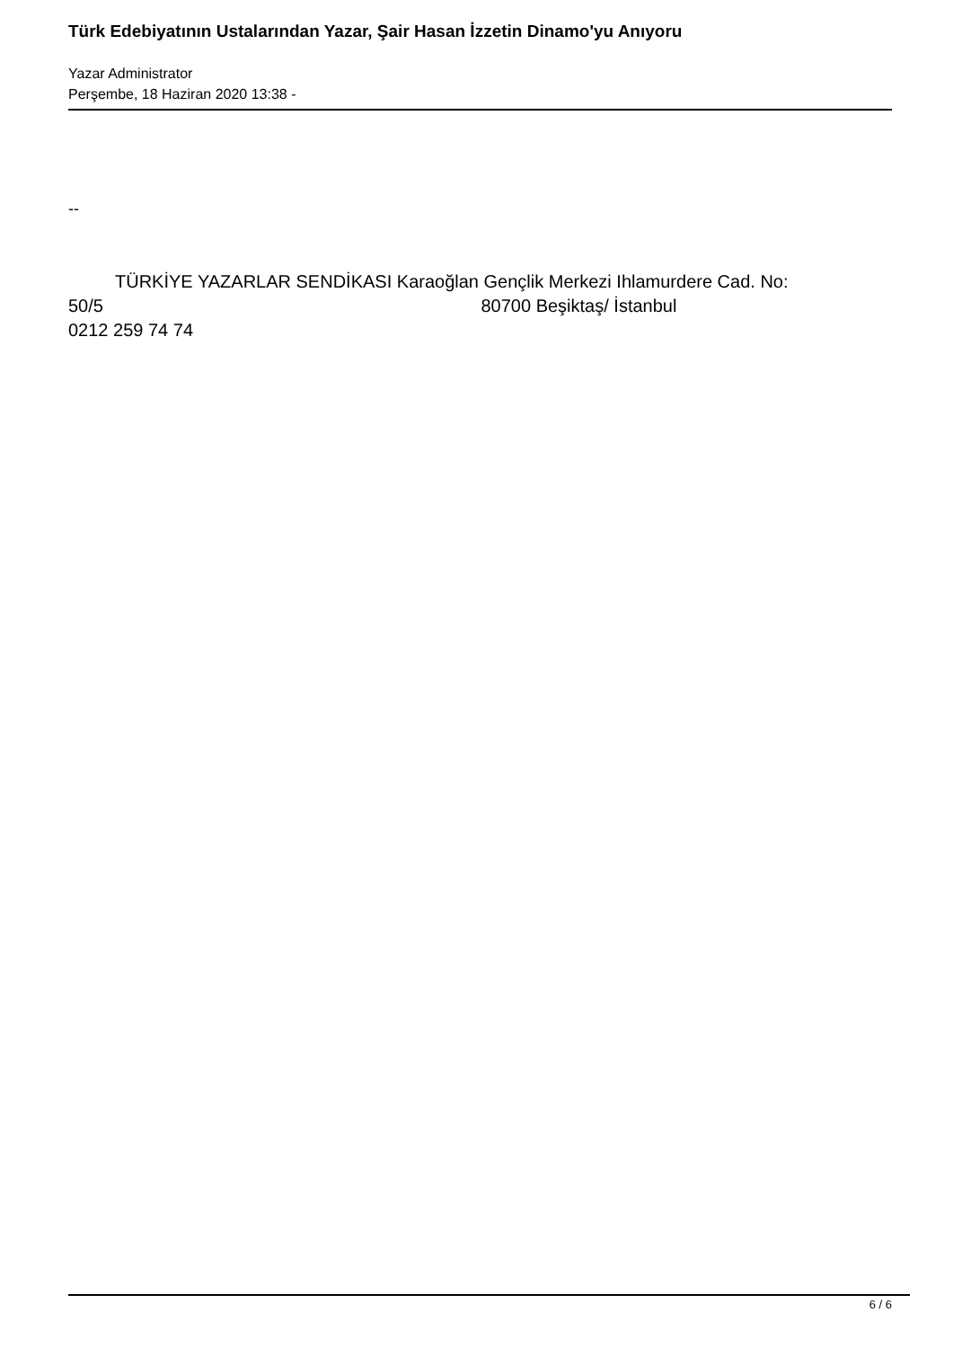Türk Edebiyatının Ustalarından Yazar, Şair Hasan İzzetin Dinamo'yu Anıyoru
Yazar Administrator
Perşembe, 18 Haziran 2020 13:38 -
--
TÜRKİYE YAZARLAR SENDİKASI Karaoğlan Gençlik Merkezi Ihlamurdere Cad. No:
50/5 80700 Beşiktaş/ İstanbul
0212 259 74 74
6 / 6